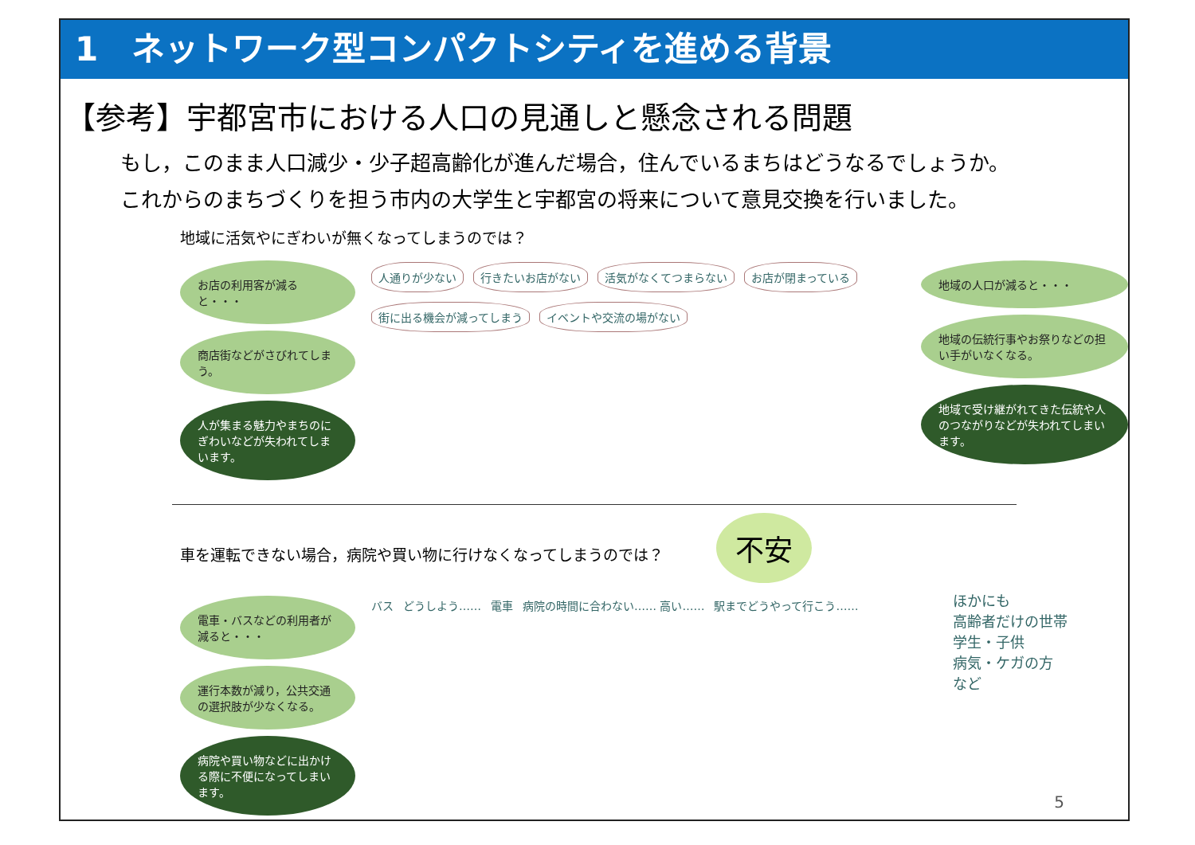1　ネットワーク型コンパクトシティを進める背景
【参考】宇都宮市における人口の見通しと懸念される問題
もし，このまま人口減少・少子超高齢化が進んだ場合，住んでいるまちはどうなるでしょうか。
これからのまちづくりを担う市内の大学生と宇都宮の将来について意見交換を行いました。
地域に活気やにぎわいが無くなってしまうのでは？
お店の利用客が減ると・・・
商店街などがさびれてしまう。
人が集まる魅力やまちのにぎわいなどが失われてしまいます。
人通りが少ない 行きたいお店がない 活気がなくてつまらない お店が閉まっている 街に出る機会が減ってしまう イベントや交流の場がない
地域の人口が減ると・・・
地域の伝統行事やお祭りなどの担い手がいなくなる。
地域で受け継がれてきた伝統や人のつながりなどが失われてしまいます。
車を運転できない場合，病院や買い物に行けなくなってしまうのでは？ 不安
電車・バスなどの利用者が減ると・・・
運行本数が減り，公共交通の選択肢が少なくなる。
病院や買い物などに出かける際に不便になってしまいます。
バス
どうしよう……
電車
病院の時間に合わない…… 高い……
駅までどうやって行こう……
ほかにも
高齢者だけの世帯
学生・子供
病気・ケガの方
など
5